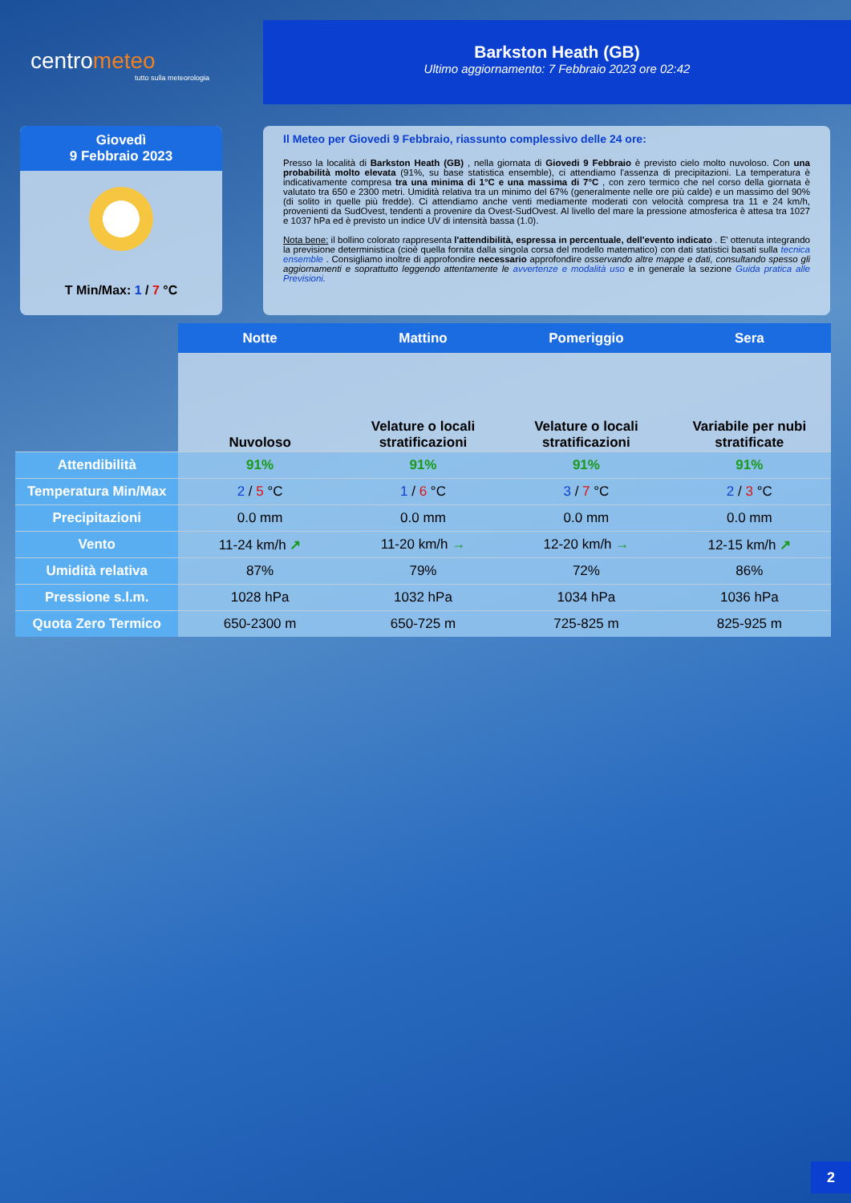centrometeo
tutto sulla meteorologia
Barkston Heath (GB)
Ultimo aggiornamento: 7 Febbraio 2023 ore 02:42
Giovedì
9 Febbraio 2023
T Min/Max: 1 / 7 °C
Il Meteo per Giovedi 9 Febbraio, riassunto complessivo delle 24 ore:
Presso la località di Barkston Heath (GB) , nella giornata di Giovedi 9 Febbraio è previsto cielo molto nuvoloso. Con una probabilità molto elevata (91%, su base statistica ensemble), ci attendiamo l'assenza di precipitazioni. La temperatura è indicativamente compresa tra una minima di 1°C e una massima di 7°C , con zero termico che nel corso della giornata è valutato tra 650 e 2300 metri. Umidità relativa tra un minimo del 67% (generalmente nelle ore più calde) e un massimo del 90% (di solito in quelle più fredde). Ci attendiamo anche venti mediamente moderati con velocità compresa tra 11 e 24 km/h, provenienti da SudOvest, tendenti a provenire da Ovest-SudOvest. Al livello del mare la pressione atmosferica è attesa tra 1027 e 1037 hPa ed è previsto un indice UV di intensità bassa (1.0).
Nota bene: il bollino colorato rappresenta l'attendibilità, espressa in percentuale, dell'evento indicato . E' ottenuta integrando la previsione deterministica (cioè quella fornita dalla singola corsa del modello matematico) con dati statistici basati sulla tecnica ensemble . Consigliamo inoltre di approfondire necessario approfondire osservando altre mappe e dati, consultando spesso gli aggiornamenti e soprattutto leggendo attentamente le avvertenze e modalità uso e in generale la sezione Guida pratica alle Previsioni.
| | Notte | Mattino | Pomeriggio | Sera |
| --- | --- | --- | --- | --- |
| | Nuvoloso | Velature o locali stratificazioni | Velature o locali stratificazioni | Variabile per nubi stratificate |
| Attendibilità | 91% | 91% | 91% | 91% |
| Temperatura Min/Max | 2 / 5 °C | 1 / 6 °C | 3 / 7 °C | 2 / 3 °C |
| Precipitazioni | 0.0 mm | 0.0 mm | 0.0 mm | 0.0 mm |
| Vento | 11-24 km/h ↗ | 11-20 km/h → | 12-20 km/h → | 12-15 km/h ↗ |
| Umidità relativa | 87% | 79% | 72% | 86% |
| Pressione s.l.m. | 1028 hPa | 1032 hPa | 1034 hPa | 1036 hPa |
| Quota Zero Termico | 650-2300 m | 650-725 m | 725-825 m | 825-925 m |
2